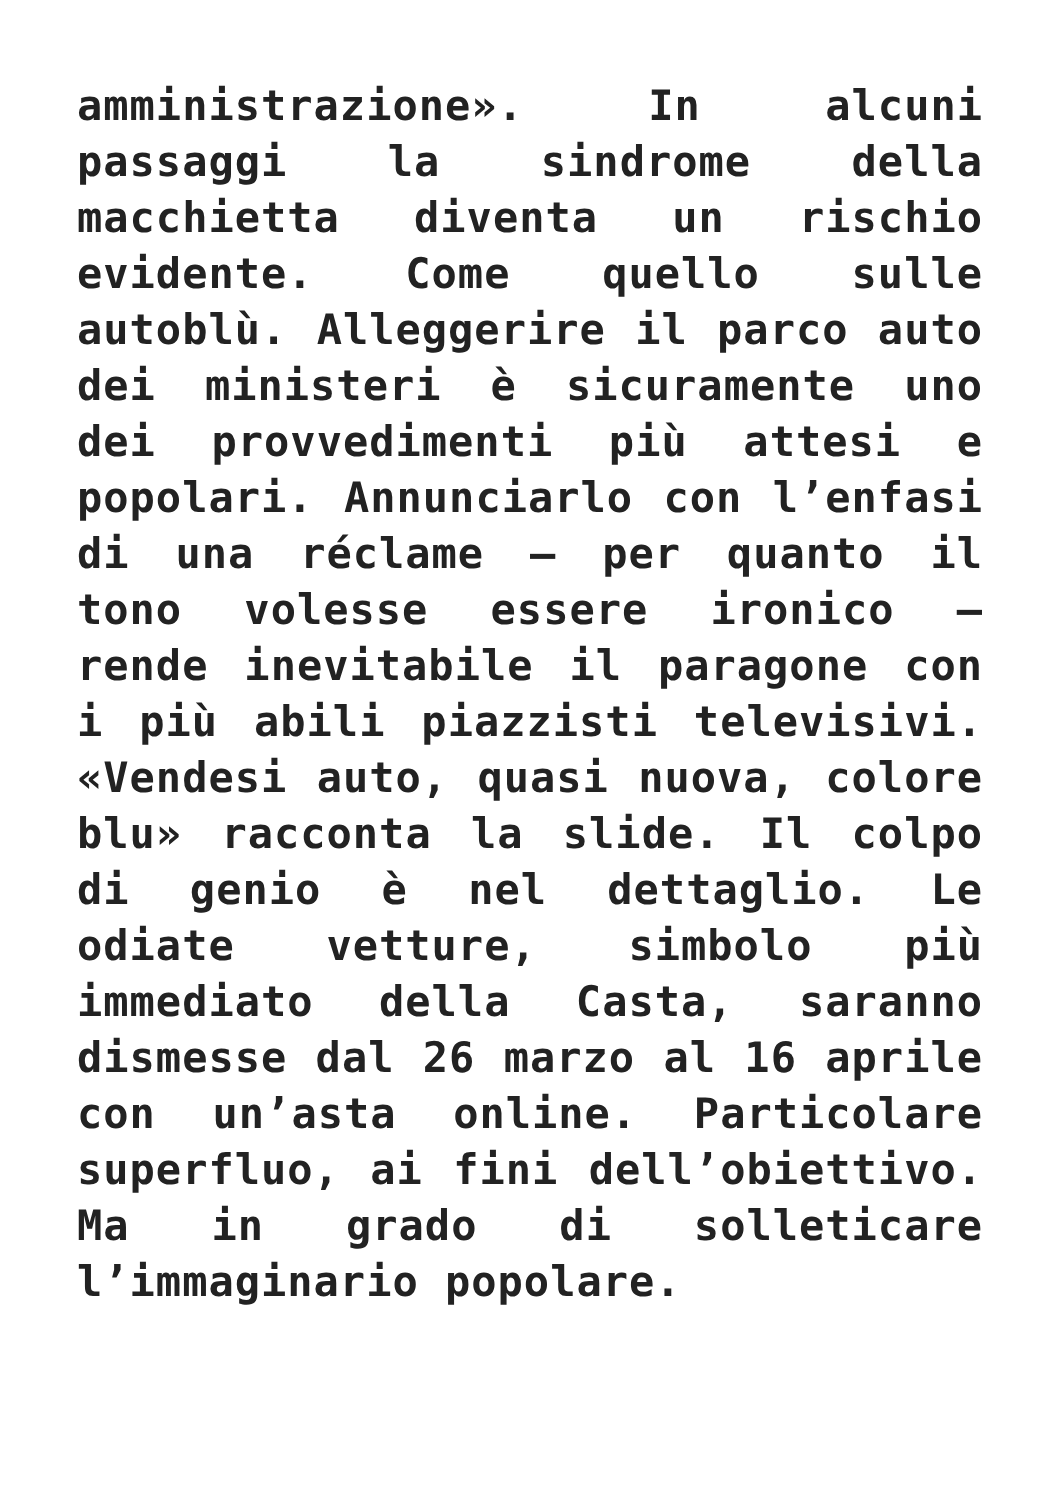amministrazione». In alcuni passaggi la sindrome della macchietta diventa un rischio evidente. Come quello sulle autoblù. Alleggerire il parco auto dei ministeri è sicuramente uno dei provvedimenti più attesi e popolari. Annunciarlo con l’enfasi di una réclame – per quanto il tono volesse essere ironico – rende inevitabile il paragone con i più abili piazzisti televisivi. «Vendesi auto, quasi nuova, colore blu» racconta la slide. Il colpo di genio è nel dettaglio. Le odiate vetture, simbolo più immediato della Casta, saranno dismesse dal 26 marzo al 16 aprile con un’asta online. Particolare superfluo, ai fini dell’obiettivo. Ma in grado di solleticare l’immaginario popolare.